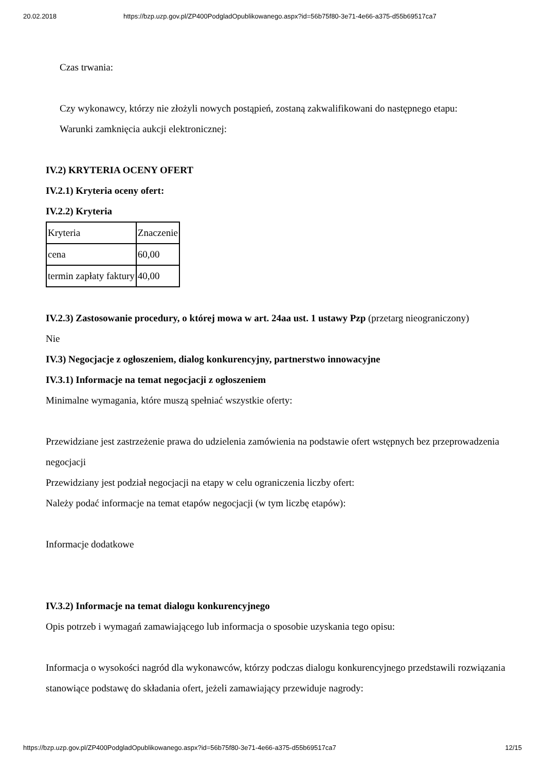20.02.2018 https://bzp.uzp.gov.pl/ZP400PodgladOpublikowanego.aspx?id=56b75f80-3e71-4e66-a375-d55b69517ca7
Czas trwania:
Czy wykonawcy, którzy nie złożyli nowych postąpień, zostaną zakwalifikowani do następnego etapu:
Warunki zamknięcia aukcji elektronicznej:
IV.2) KRYTERIA OCENY OFERT
IV.2.1) Kryteria oceny ofert:
IV.2.2) Kryteria
| Kryteria | Znaczenie |
| cena | 60,00 |
| termin zapłaty faktury | 40,00 |
IV.2.3) Zastosowanie procedury, o której mowa w art. 24aa ust. 1 ustawy Pzp (przetarg nieograniczony)
Nie
IV.3) Negocjacje z ogłoszeniem, dialog konkurencyjny, partnerstwo innowacyjne
IV.3.1) Informacje na temat negocjacji z ogłoszeniem
Minimalne wymagania, które muszą spełniać wszystkie oferty:
Przewidziane jest zastrzeżenie prawa do udzielenia zamówienia na podstawie ofert wstępnych bez przeprowadzenia negocjacji
Przewidziany jest podział negocjacji na etapy w celu ograniczenia liczby ofert:
Należy podać informacje na temat etapów negocjacji (w tym liczbę etapów):
Informacje dodatkowe
IV.3.2) Informacje na temat dialogu konkurencyjnego
Opis potrzeb i wymagań zamawiającego lub informacja o sposobie uzyskania tego opisu:
Informacja o wysokości nagród dla wykonawców, którzy podczas dialogu konkurencyjnego przedstawili rozwiązania stanowiące podstawę do składania ofert, jeżeli zamawiający przewiduje nagrody:
https://bzp.uzp.gov.pl/ZP400PodgladOpublikowanego.aspx?id=56b75f80-3e71-4e66-a375-d55b69517ca7 12/15